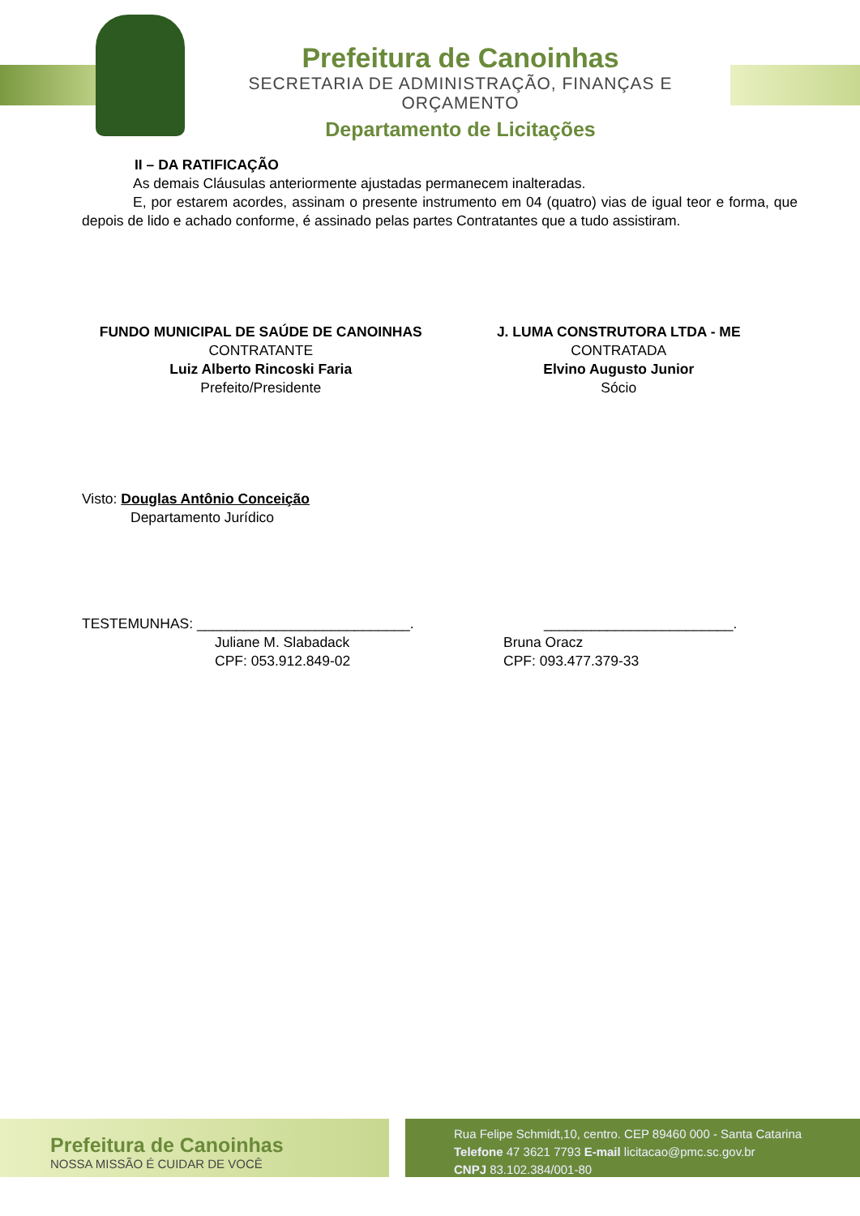Prefeitura de Canoinhas
SECRETARIA DE ADMINISTRAÇÃO, FINANÇAS E ORÇAMENTO
Departamento de Licitações
II – DA RATIFICAÇÃO
As demais Cláusulas anteriormente ajustadas permanecem inalteradas.
E, por estarem acordes, assinam o presente instrumento em 04 (quatro) vias de igual teor e forma, que depois de lido e achado conforme, é assinado pelas partes Contratantes que a tudo assistiram.
FUNDO MUNICIPAL DE SAÚDE DE CANOINHAS
CONTRATANTE
Luiz Alberto Rincoski Faria
Prefeito/Presidente
J. LUMA CONSTRUTORA LTDA - ME
CONTRATADA
Elvino Augusto Junior
Sócio
Visto: Douglas Antônio Conceição
Departamento Jurídico
TESTEMUNHAS: ___________________________.
Juliane M. Slabadack
CPF: 053.912.849-02
________________________.
Bruna Oracz
CPF: 093.477.379-33
Prefeitura de Canoinhas
NOSSA MISSÃO É CUIDAR DE VOCÊ
Rua Felipe Schmidt,10, centro. CEP 89460 000 - Santa Catarina
Telefone 47 3621 7793 E-mail licitacao@pmc.sc.gov.br
CNPJ 83.102.384/001-80